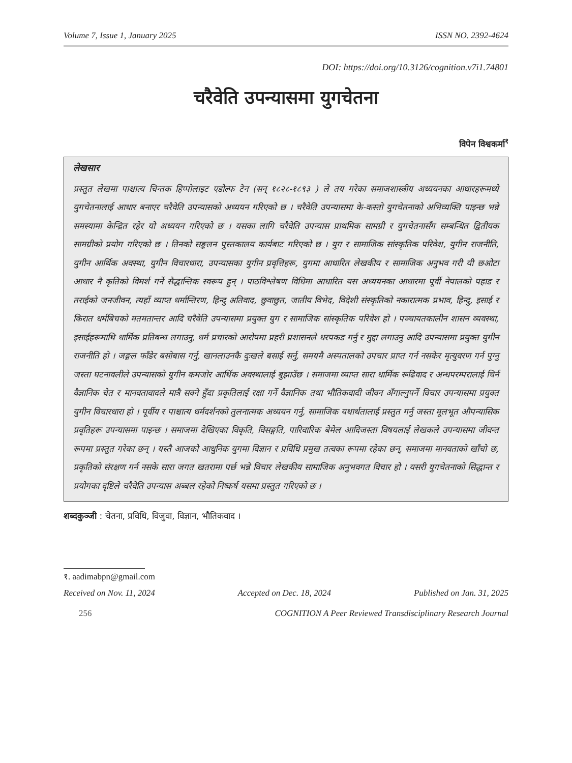Volume 7, Issue 1, January 2025 ISSN NO. 2392-4624
DOI: https://doi.org/10.3126/cognition.v7i1.74801
चरैवेति उपन्यासमा युगचेतना
विपेन विश्वकर्मा<sup>१</sup>
लेखसार
प्रस्तुत लेखमा पाश्चात्य चिन्तक हिप्पोलाइट एडोल्फ टेन (सन् १८२८-१८९३ ) ले तय गरेका समाजशास्त्रीय अध्ययनका आधारहरूमध्ये युगचेतनालाई आधार बनाएर चरैवेति उपन्यासको अध्ययन गरिएको छ । चरैवेति उपन्यासमा के-कस्तो युगचेतनाको अभिव्यक्ति पाइन्छ भन्ने समस्यामा केन्द्रित रहेर यो अध्ययन गरिएको छ । यसका लागि चरैवेति उपन्यास प्राथमिक सामग्री र युगचेतनासँग सम्बन्धित द्वितीयक सामग्रीको प्रयोग गरिएको छ । तिनको सङ्कलन पुस्तकालय कार्यबाट गरिएको छ । युग र सामाजिक सांस्कृतिक परिवेश, युगीन राजनीति, युगीन आर्थिक अवस्था, युगीन विचारधारा, उपन्यासका युगीन प्रवृत्तिहरू, युगमा आधारित लेखकीय र सामाजिक अनुभव गरी यी छओटा आधार नै कृतिको विमर्श गर्ने सैद्धान्तिक स्वरूप हुन् । पाठविश्लेषण विधिमा आधारित यस अध्ययनका आधारमा पूर्वी नेपालको पहाड र तराईको जनजीवन, त्यहाँ व्याप्त धर्मान्तिरण, हिन्दु अतिवाद, छुवाछुत, जातीय विभेद, विदेशी संस्कृतिको नकारात्मक प्रभाव, हिन्दु, इसाई र किरात धर्मबिचको मतमतान्तर आदि चरैवेति उपन्यासमा प्रयुक्त युग र सामाजिक सांस्कृतिक परिवेश हो । पञ्चायतकालीन शासन व्यवस्था, इसाईहरूमाथि धार्मिक प्रतिबन्ध लगाउनु, धर्म प्रचारको आरोपमा प्रहरी प्रशासनले धरपकड गर्नु र मुद्दा लगाउनु आदि उपन्यासमा प्रयुक्त युगीन राजनीति हो । जङ्गल फाँडेर बसोबास गर्नु, खानलाउनकै दुःखले बसाई सर्नु, समयमै अस्पतालको उपचार प्राप्त गर्न नसकेर मृत्युवरण गर्न पुग्नु जस्ता घटनावलीले उपन्यासको युगीन कमजोर आर्थिक अवस्थालाई बुझाउँछ । समाजमा व्याप्त सारा धार्मिक रूढिवाद र अन्धपरम्परालाई चिर्न वैज्ञानिक चेत र मानवतावादले मात्रै सक्ने हुँदा प्रकृतिलाई रक्षा गर्ने वैज्ञानिक तथा भौतिकवादी जीवन अँगाल्नुपर्ने विचार उपन्यासमा प्रयुक्त युगीन विचारधारा हो । पूर्वीय र पाश्चात्य धर्मदर्शनको तुलनात्मक अध्ययन गर्नु, सामाजिक यथार्थतालाई प्रस्तुत गर्नु जस्ता मूलभूत औपन्यासिक प्रवृतिहरू उपन्यासमा पाइन्छ । समाजमा देखिएका विकृति, विसङ्गति, पारिवारिक बेमेल आदिजस्ता विषयलाई लेखकले उपन्यासमा जीवन्त रूपमा प्रस्तुत गरेका छन् । यस्तै आजको आधुनिक युगमा विज्ञान र प्रविधि प्रमुख तत्वका रूपमा रहेका छन्, समाजमा मानवताको खाँचो छ, प्रकृतिको संरक्षण गर्न नसके सारा जगत खतरामा पर्छ भन्ने विचार लेखकीय सामाजिक अनुभवगत विचार हो । यसरी युगचेतनाको सिद्धान्त र प्रयोगका दृष्टिले चरैवेति उपन्यास अब्बल रहेको निष्कर्ष यसमा प्रस्तुत गरिएको छ ।
शब्दकुञ्जी : चेतना, प्रविधि, विजुवा, विज्ञान, भौतिकवाद ।
१. aadimabpn@gmail.com
Received on Nov. 11, 2024 Accepted on Dec. 18, 2024 Published on Jan. 31, 2025
256 COGNITION A Peer Reviewed Transdisciplinary Research Journal